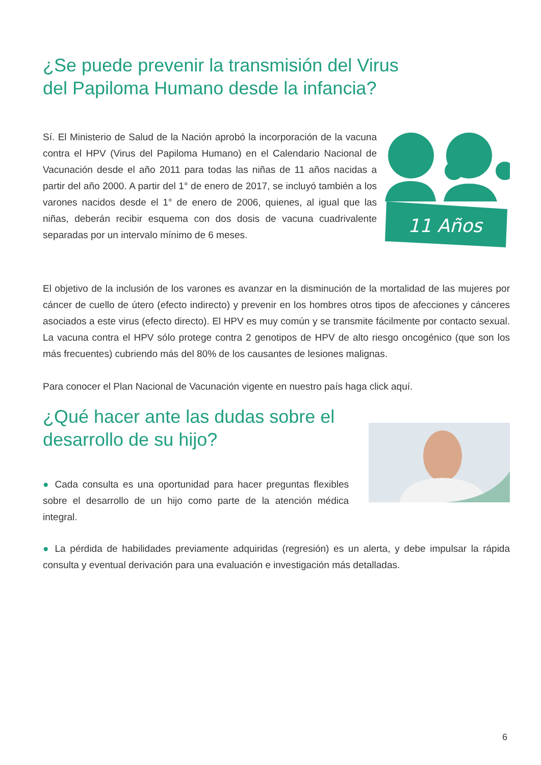¿Se puede prevenir la transmisión del Virus
del Papiloma Humano desde la infancia?
Sí. El Ministerio de Salud de la Nación aprobó la incorporación de la vacuna contra el HPV (Virus del Papiloma Humano) en el Calendario Nacional de Vacunación desde el año 2011 para todas las niñas de 11 años nacidas a partir del año 2000. A partir del 1° de enero de 2017, se incluyó también a los varones nacidos desde el 1° de enero de 2006, quienes, al igual que las niñas, deberán recibir esquema con dos dosis de vacuna cuadrivalente separadas por un intervalo mínimo de 6 meses.
11 Años
El objetivo de la inclusión de los varones es avanzar en la disminución de la mortalidad de las mujeres por cáncer de cuello de útero (efecto indirecto) y prevenir en los hombres otros tipos de afecciones y cánceres asociados a este virus (efecto directo). El HPV es muy común y se transmite fácilmente por contacto sexual. La vacuna contra el HPV sólo protege contra 2 genotipos de HPV de alto riesgo oncogénico (que son los más frecuentes) cubriendo más del 80% de los causantes de lesiones malignas.
Para conocer el Plan Nacional de Vacunación vigente en nuestro país haga click aquí.
¿Qué hacer ante las dudas sobre el
desarrollo de su hijo?
● Cada consulta es una oportunidad para hacer preguntas flexibles sobre el desarrollo de un hijo como parte de la atención médica integral.
● La pérdida de habilidades previamente adquiridas (regresión) es un alerta, y debe impulsar la rápida consulta y eventual derivación para una evaluación e investigación más detalladas.
6